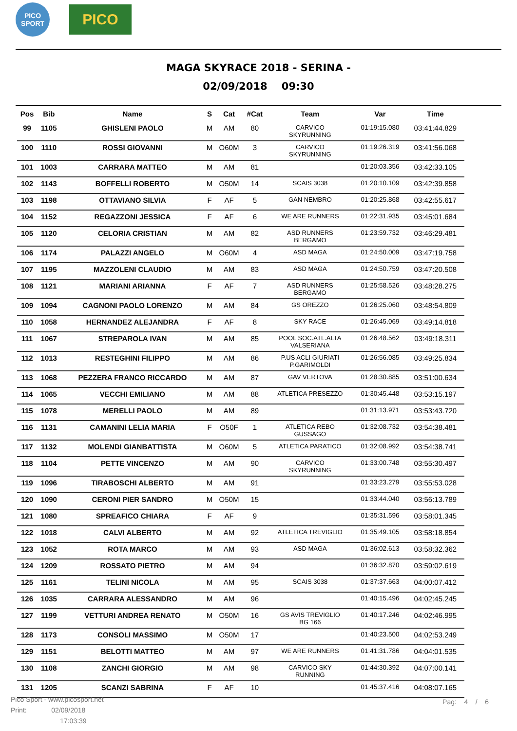PICO
SPORT
PICO
MAGA SKYRACE 2018 - SERINA -
02/09/2018 09:30
| Pos | Bib | Name | S | Cat | #Cat | Team | Var | Time |
| --- | --- | --- | --- | --- | --- | --- | --- | --- |
| 99 | 1105 | GHISLENI PAOLO | M | AM | 80 | CARVICO SKYRUNNING | 01:19:15.080 | 03:41:44.829 |
| 100 | 1110 | ROSSI GIOVANNI | M | O60M | 3 | CARVICO SKYRUNNING | 01:19:26.319 | 03:41:56.068 |
| 101 | 1003 | CARRARA MATTEO | M | AM | 81 | | 01:20:03.356 | 03:42:33.105 |
| 102 | 1143 | BOFFELLI ROBERTO | M | O50M | 14 | SCAIS 3038 | 01:20:10.109 | 03:42:39.858 |
| 103 | 1198 | OTTAVIANO SILVIA | F | AF | 5 | GAN NEMBRO | 01:20:25.868 | 03:42:55.617 |
| 104 | 1152 | REGAZZONI JESSICA | F | AF | 6 | WE ARE RUNNERS | 01:22:31.935 | 03:45:01.684 |
| 105 | 1120 | CELORIA CRISTIAN | M | AM | 82 | ASD RUNNERS BERGAMO | 01:23:59.732 | 03:46:29.481 |
| 106 | 1174 | PALAZZI ANGELO | M | O60M | 4 | ASD MAGA | 01:24:50.009 | 03:47:19.758 |
| 107 | 1195 | MAZZOLENI CLAUDIO | M | AM | 83 | ASD MAGA | 01:24:50.759 | 03:47:20.508 |
| 108 | 1121 | MARIANI ARIANNA | F | AF | 7 | ASD RUNNERS BERGAMO | 01:25:58.526 | 03:48:28.275 |
| 109 | 1094 | CAGNONI PAOLO LORENZO | M | AM | 84 | GS OREZZO | 01:26:25.060 | 03:48:54.809 |
| 110 | 1058 | HERNANDEZ ALEJANDRA | F | AF | 8 | SKY RACE | 01:26:45.069 | 03:49:14.818 |
| 111 | 1067 | STREPAROLA IVAN | M | AM | 85 | POOL SOC.ATL.ALTA VALSERIANA | 01:26:48.562 | 03:49:18.311 |
| 112 | 1013 | RESTEGHINI FILIPPO | M | AM | 86 | P.US ACLI GIURIATI P.GARIMOLDI | 01:26:56.085 | 03:49:25.834 |
| 113 | 1068 | PEZZERA FRANCO RICCARDO | M | AM | 87 | GAV VERTOVA | 01:28:30.885 | 03:51:00.634 |
| 114 | 1065 | VECCHI EMILIANO | M | AM | 88 | ATLETICA PRESEZZO | 01:30:45.448 | 03:53:15.197 |
| 115 | 1078 | MERELLI PAOLO | M | AM | 89 | | 01:31:13.971 | 03:53:43.720 |
| 116 | 1131 | CAMANINI LELIA MARIA | F | O50F | 1 | ATLETICA REBO GUSSAGO | 01:32:08.732 | 03:54:38.481 |
| 117 | 1132 | MOLENDI GIANBATTISTA | M | O60M | 5 | ATLETICA PARATICO | 01:32:08.992 | 03:54:38.741 |
| 118 | 1104 | PETTE VINCENZO | M | AM | 90 | CARVICO SKYRUNNING | 01:33:00.748 | 03:55:30.497 |
| 119 | 1096 | TIRABOSCHI ALBERTO | M | AM | 91 | | 01:33:23.279 | 03:55:53.028 |
| 120 | 1090 | CERONI PIER SANDRO | M | O50M | 15 | | 01:33:44.040 | 03:56:13.789 |
| 121 | 1080 | SPREAFICO CHIARA | F | AF | 9 | | 01:35:31.596 | 03:58:01.345 |
| 122 | 1018 | CALVI ALBERTO | M | AM | 92 | ATLETICA TREVIGLIO | 01:35:49.105 | 03:58:18.854 |
| 123 | 1052 | ROTA MARCO | M | AM | 93 | ASD MAGA | 01:36:02.613 | 03:58:32.362 |
| 124 | 1209 | ROSSATO PIETRO | M | AM | 94 | | 01:36:32.870 | 03:59:02.619 |
| 125 | 1161 | TELINI NICOLA | M | AM | 95 | SCAIS 3038 | 01:37:37.663 | 04:00:07.412 |
| 126 | 1035 | CARRARA ALESSANDRO | M | AM | 96 | | 01:40:15.496 | 04:02:45.245 |
| 127 | 1199 | VETTURI ANDREA RENATO | M | O50M | 16 | GS AVIS TREVIGLIO BG 166 | 01:40:17.246 | 04:02:46.995 |
| 128 | 1173 | CONSOLI MASSIMO | M | O50M | 17 | | 01:40:23.500 | 04:02:53.249 |
| 129 | 1151 | BELOTTI MATTEO | M | AM | 97 | WE ARE RUNNERS | 01:41:31.786 | 04:04:01.535 |
| 130 | 1108 | ZANCHI GIORGIO | M | AM | 98 | CARVICO SKY RUNNING | 01:44:30.392 | 04:07:00.141 |
| 131 | 1205 | SCANZI SABRINA | F | AF | 10 | | 01:45:37.416 | 04:08:07.165 |
Pico Sport - www.picosport.net
Print: 02/09/2018
17:03:39
Pag: 4 / 6